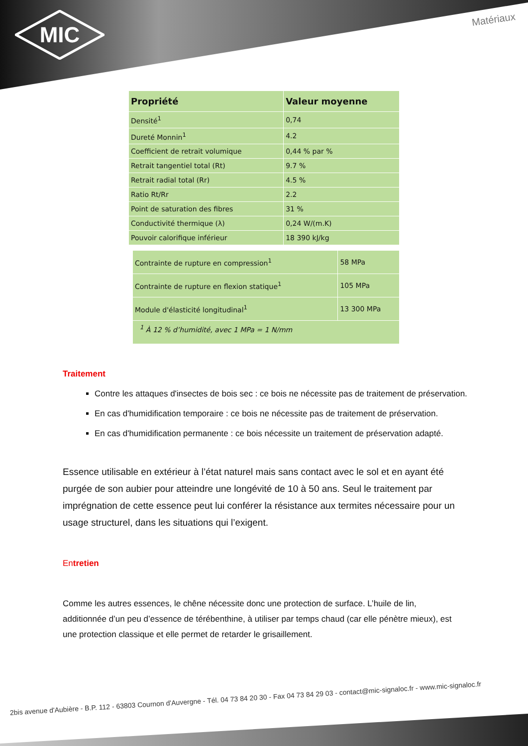MIC
Matériaux
| Propriété | Valeur moyenne |
| --- | --- |
| Densité<sup>1</sup> | 0,74 |
| Dureté Monnin<sup>1</sup> | 4.2 |
| Coefficient de retrait volumique | 0,44 % par % |
| Retrait tangentiel total (Rt) | 9.7 % |
| Retrait radial total (Rr) | 4.5 % |
| Ratio Rt/Rr | 2.2 |
| Point de saturation des fibres | 31 % |
| Conductivité thermique (λ) | 0,24 W/(m.K) |
| Pouvoir calorifique inférieur | 18 390 kJ/kg |
| Contrainte de rupture en compression<sup>1</sup> | 58 MPa |
| Contrainte de rupture en flexion statique<sup>1</sup> | 105 MPa |
| Module d'élasticité longitudinal<sup>1</sup> | 13 300 MPa |
| <sup>1</sup> À 12 % d’humidité, avec 1 MPa = 1 N/mm | |
Traitement
Contre les attaques d'insectes de bois sec : ce bois ne nécessite pas de traitement de préservation.
En cas d'humidification temporaire : ce bois ne nécessite pas de traitement de préservation.
En cas d'humidification permanente : ce bois nécessite un traitement de préservation adapté.
Essence utilisable en extérieur à l’état naturel mais sans contact avec le sol et en ayant été purgée de son aubier pour atteindre une longévité de 10 à 50 ans. Seul le traitement par imprégnation de cette essence peut lui conférer la résistance aux termites nécessaire pour un usage structurel, dans les situations qui l’exigent.
Entretien
Comme les autres essences, le chêne nécessite donc une protection de surface. L’huile de lin, additionnée d’un peu d’essence de térébenthine, à utiliser par temps chaud (car elle pénètre mieux), est une protection classique et elle permet de retarder le grisaillement.
2bis avenue d'Aubière - B.P. 112 - 63803 Cournon d'Auvergne - Tél. 04 73 84 20 30 - Fax 04 73 84 29 03 - contact@mic-signaloc.fr - www.mic-signaloc.fr